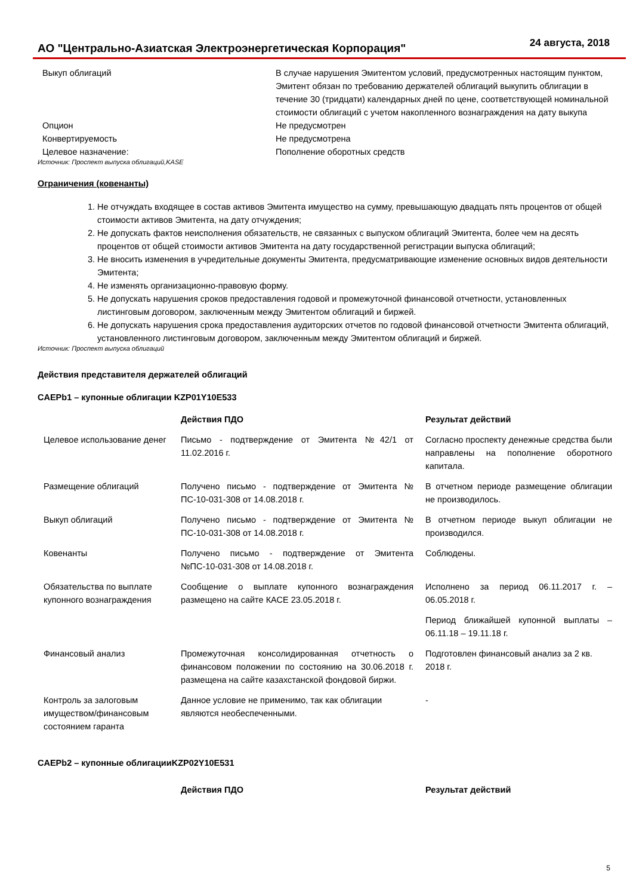АО "Центрально-Азиатская Электроэнергетическая Корпорация" 24 августа, 2018
| Выкуп облигаций | В случае нарушения Эмитентом условий, предусмотренных настоящим пунктом, Эмитент обязан по требованию держателей облигаций выкупить облигации в течение 30 (тридцати) календарных дней по цене, соответствующей номинальной стоимости облигаций с учетом накопленного вознаграждения на дату выкупа |
| Опцион | Не предусмотрен |
| Конвертируемость | Не предусмотрена |
| Целевое назначение: | Пополнение оборотных средств |
Источник: Проспект выпуска облигаций,KASE
Ограничения (ковенанты)
1. Не отчуждать входящее в состав активов Эмитента имущество на сумму, превышающую двадцать пять процентов от общей стоимости активов Эмитента, на дату отчуждения;
2. Не допускать фактов неисполнения обязательств, не связанных с выпуском облигаций Эмитента, более чем на десять процентов от общей стоимости активов Эмитента на дату государственной регистрации выпуска облигаций;
3. Не вносить изменения в учредительные документы Эмитента, предусматривающие изменение основных видов деятельности Эмитента;
4. Не изменять организационно-правовую форму.
5. Не допускать нарушения сроков предоставления годовой и промежуточной финансовой отчетности, установленных листинговым договором, заключенным между Эмитентом облигаций и биржей.
6. Не допускать нарушения срока предоставления аудиторских отчетов по годовой финансовой отчетности Эмитента облигаций, установленного листинговым договором, заключенным между Эмитентом облигаций и биржей.
Источник: Проспект выпуска облигаций
Действия представителя держателей облигаций
CAEPb1 – купонные облигации KZP01Y10E533
| | Действия ПДО | Результат действий |
| --- | --- | --- |
| Целевое использование денег | Письмо - подтверждение от Эмитента №42/1 от 11.02.2016 г. | Согласно проспекту денежные средства были направлены на пополнение оборотного капитала. |
| Размещение облигаций | Получено письмо - подтверждение от Эмитента № ПС-10-031-308 от 14.08.2018 г. | В отчетном периоде размещение облигации не производилось. |
| Выкуп облигаций | Получено письмо - подтверждение от Эмитента № ПС-10-031-308 от 14.08.2018 г. | В отчетном периоде выкуп облигации не производился. |
| Ковенанты | Получено письмо - подтверждение от Эмитента №ПС-10-031-308 от 14.08.2018 г. | Соблюдены. |
| Обязательства по выплате купонного вознаграждения | Сообщение о выплате купонного вознаграждения размещено на сайте КАСЕ 23.05.2018 г. | Исполнено за период 06.11.2017 г. – 06.05.2018 г. Период ближайшей купонной выплаты – 06.11.18 – 19.11.18 г. |
| Финансовый анализ | Промежуточная консолидированная отчетность о финансовом положении по состоянию на 30.06.2018 г. размещена на сайте казахстанской фондовой биржи. | Подготовлен финансовый анализ за 2 кв. 2018 г. |
| Контроль за залоговым имуществом/финансовым состоянием гаранта | Данное условие не применимо, так как облигации являются необеспеченными. | - |
CAEPb2 – купонные облигацииKZP02Y10E531
| | Действия ПДО | Результат действий |
| --- | --- | --- |
5